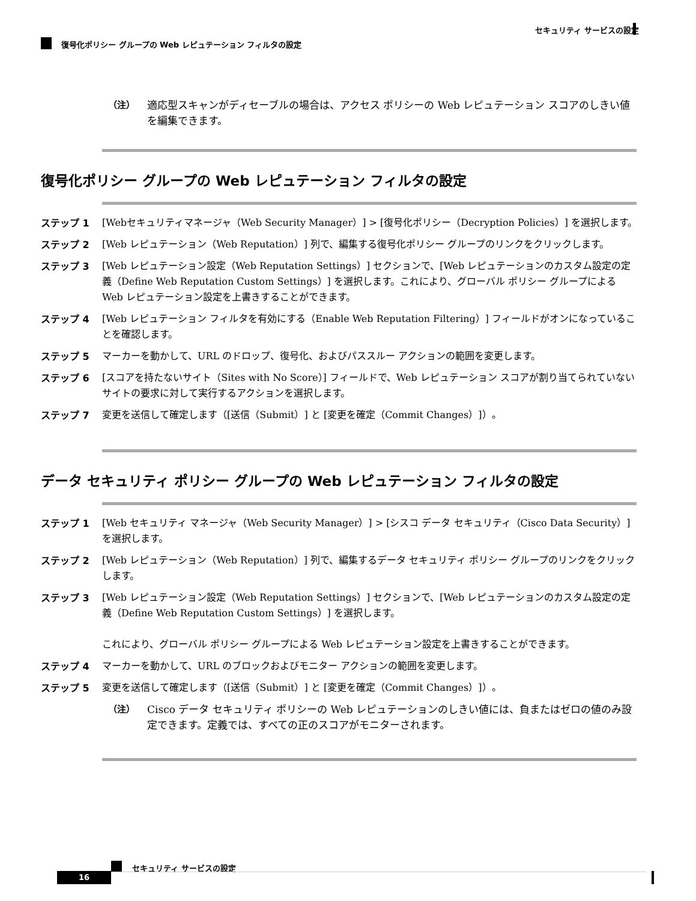セキュリティ サービスの設定
復号化ポリシー グループの Web レピュテーション フィルタの設定
（注） 適応型スキャンがディセーブルの場合は、アクセス ポリシーの Web レピュテーション スコアのしきい値を編集できます。
復号化ポリシー グループの Web レピュテーション フィルタの設定
ステップ 1 [Webセキュリティマネージャ（Web Security Manager）] > [復号化ポリシー（Decryption Policies）] を選択します。
ステップ 2 [Web レピュテーション（Web Reputation）] 列で、編集する復号化ポリシー グループのリンクをクリックします。
ステップ 3 [Web レピュテーション設定（Web Reputation Settings）] セクションで、[Web レピュテーションのカスタム設定の定義（Define Web Reputation Custom Settings）] を選択します。これにより、グローバル ポリシー グループによる Web レピュテーション設定を上書きすることができます。
ステップ 4 [Web レピュテーション フィルタを有効にする（Enable Web Reputation Filtering）] フィールドがオンになっていることを確認します。
ステップ 5 マーカーを動かして、URL のドロップ、復号化、およびパススルー アクションの範囲を変更します。
ステップ 6 [スコアを持たないサイト（Sites with No Score）] フィールドで、Web レピュテーション スコアが割り当てられていないサイトの要求に対して実行するアクションを選択します。
ステップ 7 変更を送信して確定します（[送信（Submit）] と [変更を確定（Commit Changes）]）。
データ セキュリティ ポリシー グループの Web レピュテーション フィルタの設定
ステップ 1 [Web セキュリティ マネージャ（Web Security Manager）] > [シスコ データ セキュリティ（Cisco Data Security）] を選択します。
ステップ 2 [Web レピュテーション（Web Reputation）] 列で、編集するデータ セキュリティ ポリシー グループのリンクをクリックします。
ステップ 3 [Web レピュテーション設定（Web Reputation Settings）] セクションで、[Web レピュテーションのカスタム設定の定義（Define Web Reputation Custom Settings）] を選択します。
これにより、グローバル ポリシー グループによる Web レピュテーション設定を上書きすることができます。
ステップ 4 マーカーを動かして、URL のブロックおよびモニター アクションの範囲を変更します。
ステップ 5 変更を送信して確定します（[送信（Submit）] と [変更を確定（Commit Changes）]）。
（注） Cisco データ セキュリティ ポリシーの Web レピュテーションのしきい値には、負またはゼロの値のみ設定できます。定義では、すべての正のスコアがモニターされます。
セキュリティ サービスの設定
16